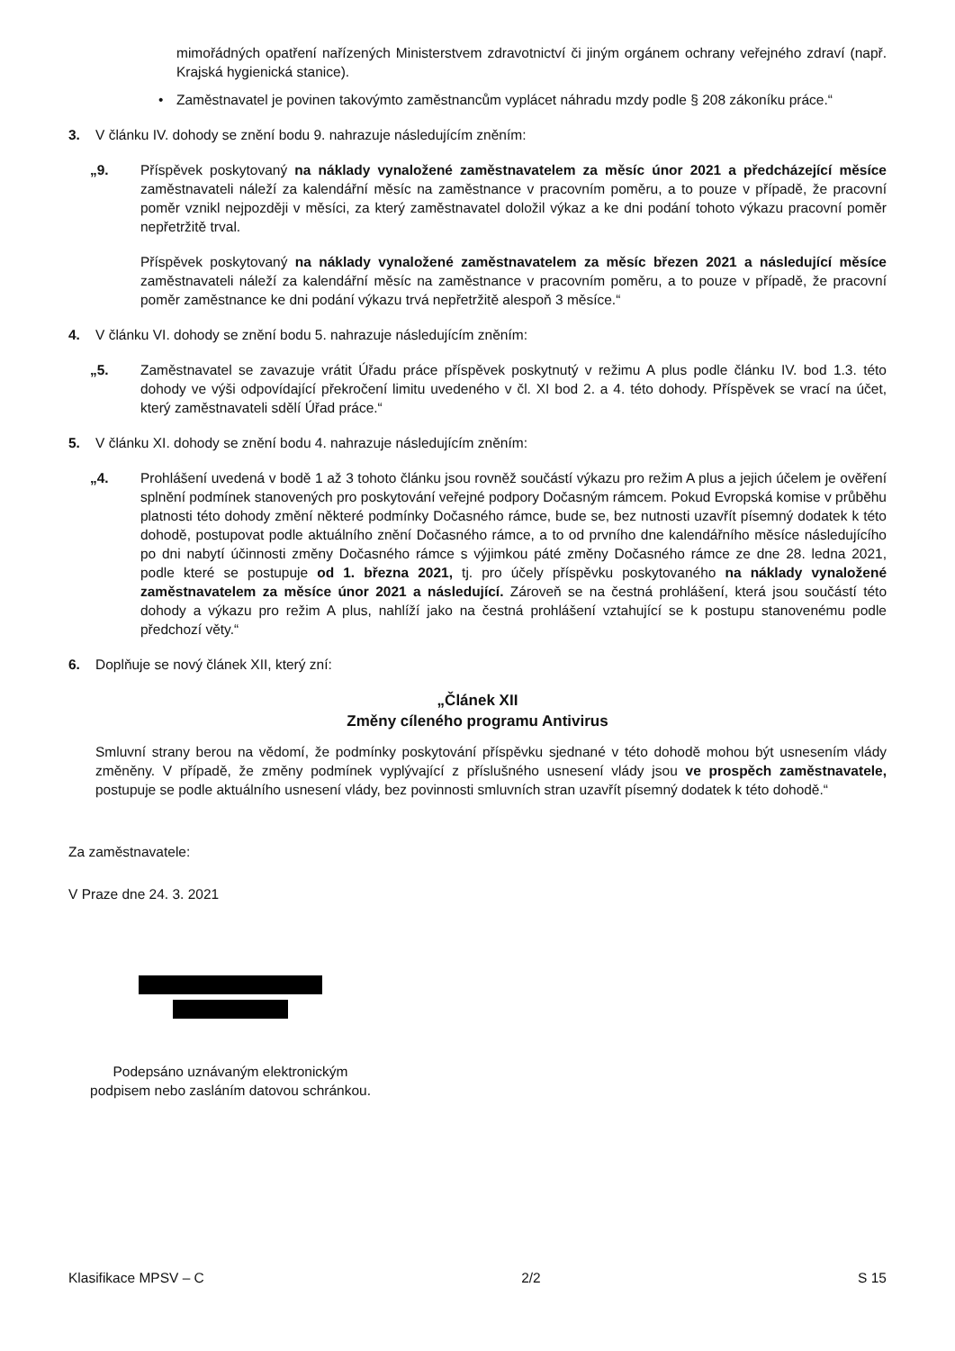mimořádných opatření nařízených Ministerstvem zdravotnictví či jiným orgánem ochrany veřejného zdraví (např. Krajská hygienická stanice).
• Zaměstnavatel je povinen takovýmto zaměstnancům vyplácet náhradu mzdy podle § 208 zákoníku práce.“
3. V článku IV. dohody se znění bodu 9. nahrazuje následujícím zněním:
„9. Příspěvek poskytovaný na náklady vynaložené zaměstnavatelem za měsíc únor 2021 a předcházející měsíce zaměstnavateli náleží za kalendářní měsíc na zaměstnance v pracovním poměru, a to pouze v případě, že pracovní poměr vznikl nejpozději v měsíci, za který zaměstnavatel doložil výkaz a ke dni podání tohoto výkazu pracovní poměr nepřetržitě trval.
Příspěvek poskytovaný na náklady vynaložené zaměstnavatelem za měsíc březen 2021 a následující měsíce zaměstnavateli náleží za kalendářní měsíc na zaměstnance v pracovním poměru, a to pouze v případě, že pracovní poměr zaměstnance ke dni podání výkazu trvá nepřetržitě alespoň 3 měsíce.“
4. V článku VI. dohody se znění bodu 5. nahrazuje následujícím zněním:
„5. Zaměstnavatel se zavazuje vrátit Úřadu práce příspěvek poskytnutý v režimu A plus podle článku IV. bod 1.3. této dohody ve výši odpovídající překročení limitu uvedeného v čl. XI bod 2. a 4. této dohody. Příspěvek se vrací na účet, který zaměstnavateli sdělí Úřad práce.“
5. V článku XI. dohody se znění bodu 4. nahrazuje následujícím zněním:
„4. Prohlášení uvedená v bodě 1 až 3 tohoto článku jsou rovněž součástí výkazu pro režim A plus a jejich účelem je ověření splnění podmínek stanovených pro poskytování veřejné podpory Dočasným rámcem. Pokud Evropská komise v průběhu platnosti této dohody změní některé podmínky Dočasného rámce, bude se, bez nutnosti uzavřít písemný dodatek k této dohodě, postupovat podle aktuálního znění Dočasného rámce, a to od prvního dne kalendářního měsíce následujícího po dni nabytí účinnosti změny Dočasného rámce s výjimkou páté změny Dočasného rámce ze dne 28. ledna 2021, podle které se postupuje od 1. března 2021, tj. pro účely příspěvku poskytovaného na náklady vynaložené zaměstnavatelem za měsíce únor 2021 a následující. Zároveň se na čestná prohlášení, která jsou součástí této dohody a výkazu pro režim A plus, nahlíží jako na čestná prohlášení vztahující se k postupu stanovenému podle předchozí věty.“
6. Doplňuje se nový článek XII, který zní:
„Článek XII
Změny cíleného programu Antivirus
Smluvní strany berou na vědomí, že podmínky poskytování příspěvku sjednané v této dohodě mohou být usnesením vlády změněny. V případě, že změny podmínek vyplývající z příslušného usnesení vlády jsou ve prospěch zaměstnavatele, postupuje se podle aktuálního usnesení vlády, bez povinnosti smluvních stran uzavřít písemný dodatek k této dohodě.“
Za zaměstnavatele:
V Praze dne 24. 3. 2021
Podepsáno uznávaným elektronickým
podpisem nebo zasláním datovou schránkou.
Klasifikace MPSV – C 2/2 S 15